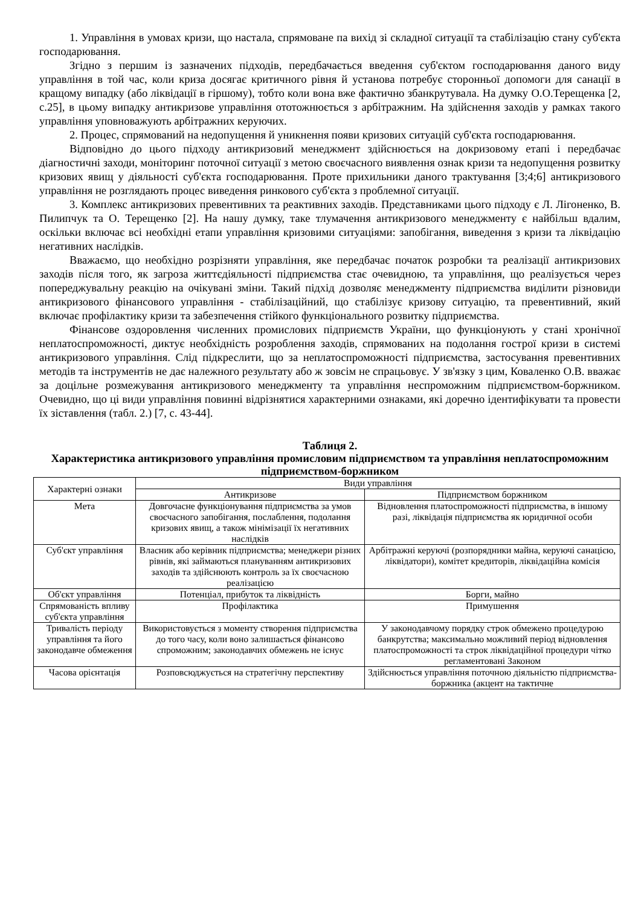1. Управління в умовах кризи, що настала, спрямоване па вихід зі складної ситуації та стабілізацію стану суб'єкта господарювання.
Згідно з першим із зазначених підходів, передбачається введення суб'єктом господарювання даного виду управління в той час, коли криза досягає критичного рівня й установа потребує сторонньої допомоги для санації в кращому випадку (або ліквідації в гіршому), тобто коли вона вже фактично збанкрутувала. На думку О.О.Терещенка [2, с.25], в цьому випадку антикризове управління ототожнюється з арбітражним. На здійснення заходів у рамках такого управління уповноважують арбітражних керуючих.
2. Процес, спрямований на недопущення й уникнення появи кризових ситуацій суб'єкта господарювання.
Відповідно до цього підходу антикризовий менеджмент здійснюється на докризовому етапі і передбачає діагностичні заходи, моніторинг поточної ситуації з метою своєчасного виявлення ознак кризи та недопущення розвитку кризових явищ у діяльності суб'єкта господарювання. Проте прихильники даного трактування [3;4;6] антикризового управління не розглядають процес виведення ринкового суб'єкта з проблемної ситуації.
3. Комплекс антикризових превентивних та реактивних заходів. Представниками цього підходу є Л. Лігоненко, В. Пилипчук та О. Терещенко [2]. На нашу думку, таке тлумачення антикризового менеджменту є найбільш вдалим, оскільки включає всі необхідні етапи управління кризовими ситуаціями: запобігання, виведення з кризи та ліквідацію негативних наслідків.
Вважаємо, що необхідно розрізняти управління, яке передбачає початок розробки та реалізації антикризових заходів після того, як загроза життєдіяльності підприємства стає очевидною, та управління, що реалізується через попереджувальну реакцію на очікувані зміни. Такий підхід дозволяє менеджменту підприємства виділити різновиди антикризового фінансового управління - стабілізаційний, що стабілізує кризову ситуацію, та превентивний, який включає профілактику кризи та забезпечення стійкого функціонального розвитку підприємства.
Фінансове оздоровлення численних промислових підприємств України, що функціонують у стані хронічної неплатоспроможності, диктує необхідність розроблення заходів, спрямованих на подолання гострої кризи в системі антикризового управління. Слід підкреслити, що за неплатоспроможності підприємства, застосування превентивних методів та інструментів не дає належного результату або ж зовсім не спрацьовує. У зв'язку з цим, Коваленко О.В. вважає за доцільне розмежування антикризового менеджменту та управління неспроможним підприємством-боржником. Очевидно, що ці види управління повинні відрізнятися характерними ознаками, які доречно ідентифікувати та провести їх зіставлення (табл. 2.) [7, с. 43-44].
Таблиця 2.
Характеристика антикризового управління промисловим підприємством та управління неплатоспроможним підприємством-боржником
| Характерні ознаки | Види управління | |
| --- | --- | --- |
| | Антикризове | Підприємством боржником |
| Мета | Довгочасне функціонування підприємства за умов своєчасного запобігання, послаблення, подолання кризових явищ, а також мінімізації їх негативних наслідків | Відновлення платоспроможності підприємства, в іншому разі, ліквідація підприємства як юридичної особи |
| Суб'єкт управління | Власник або керівник підприємства; менеджери різних рівнів, які займаються плануванням антикризових заходів та здійснюють контроль за їх своєчасною реалізацією | Арбітражні керуючі (розпорядники майна, керуючі санацією, ліквідатори), комітет кредиторів, ліквідаційна комісія |
| Об'єкт управління | Потенціал, прибуток та ліквідність | Борги, майно |
| Спрямованість впливу суб'єкта управління | Профілактика | Примушення |
| Тривалість періоду управління та його законодавче обмеження | Використовується з моменту створення підприємства до того часу, коли воно залишається фінансово спроможним; законодавчих обмежень не існує | У законодавчому порядку строк обмежено процедурою банкрутства; максимально можливий період відновлення платоспроможності та строк ліквідаційної процедури чітко регламентовані Законом |
| Часова орієнтація | Розповсюджується на стратегічну перспективу | Здійснюється управління поточною діяльністю підприємства-боржника (акцент на тактичне |